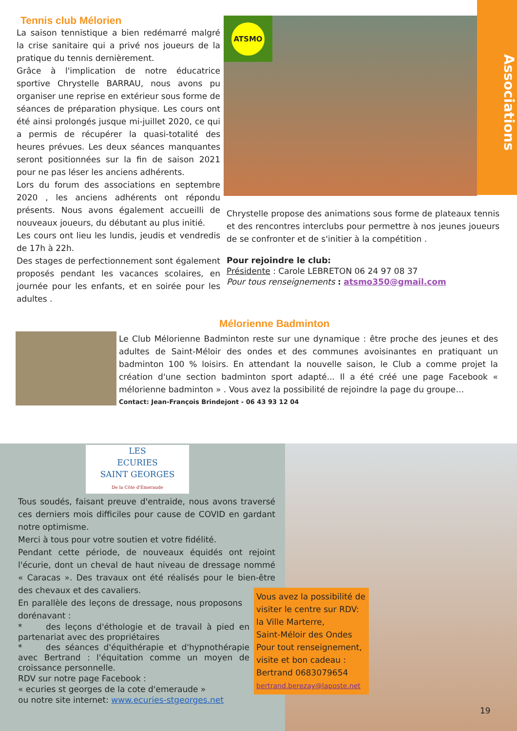Associations
Tennis club Mélorien
La saison tennistique a bien redémarré malgré la crise sanitaire qui a privé nos joueurs de la pratique du tennis dernièrement.
Grâce à l'implication de notre éducatrice sportive Chrystelle BARRAU, nous avons pu organiser une reprise en extérieur sous forme de séances de préparation physique. Les cours ont été ainsi prolongés jusque mi-juillet 2020, ce qui a permis de récupérer la quasi-totalité des heures prévues. Les deux séances manquantes seront positionnées sur la fin de saison 2021 pour ne pas léser les anciens adhérents.
Lors du forum des associations en septembre 2020 , les anciens adhérents ont répondu présents. Nous avons également accueilli de nouveaux joueurs, du débutant au plus initié.
Les cours ont lieu les lundis, jeudis et vendredis de 17h à 22h.
Des stages de perfectionnement sont également proposés pendant les vacances scolaires, en journée pour les enfants, et en soirée pour les adultes .
ATSMO
Chrystelle propose des animations sous forme de plateaux tennis et des rencontres interclubs pour permettre à nos jeunes joueurs de se confronter et de s'initier à la compétition .
Pour rejoindre le club:
Présidente : Carole LEBRETON 06 24 97 08 37
Pour tous renseignements : atsmo350@gmail.com
Mélorienne Badminton
Le Club Mélorienne Badminton reste sur une dynamique : être proche des jeunes et des adultes de Saint-Méloir des ondes et des communes avoisinantes en pratiquant un badminton 100 % loisirs. En attendant la nouvelle saison, le Club a comme projet la création d'une section badminton sport adapté... Il a été créé une page Facebook « mélorienne badminton » . Vous avez la possibilité de rejoindre la page du groupe…
Contact: Jean-François Brindejont - 06 43 93 12 04
LES
ECURIES
SAINT GEORGES
De la Côte d'Emeraude
Tous soudés, faisant preuve d'entraide, nous avons traversé ces derniers mois difficiles pour cause de COVID en gardant notre optimisme.
Merci à tous pour votre soutien et votre fidélité.
Pendant cette période, de nouveaux équidés ont rejoint l'écurie, dont un cheval de haut niveau de dressage nommé « Caracas ». Des travaux ont été réalisés pour le bien-être des chevaux et des cavaliers.
En parallèle des leçons de dressage, nous proposons dorénavant :
* des leçons d'éthologie et de travail à pied en partenariat avec des propriétaires
* des séances d'équithérapie et d'hypnothérapie avec Bertrand : l'équitation comme un moyen de croissance personnelle.
RDV sur notre page Facebook :
« ecuries st georges de la cote d'emeraude »
ou notre site internet: www.ecuries-stgeorges.net
Vous avez la possibilité de visiter le centre sur RDV:
la Ville Marterre,
Saint-Méloir des Ondes
Pour tout renseignement, visite et bon cadeau :
Bertrand 0683079654
bertrand.berezay@laposte.net
19